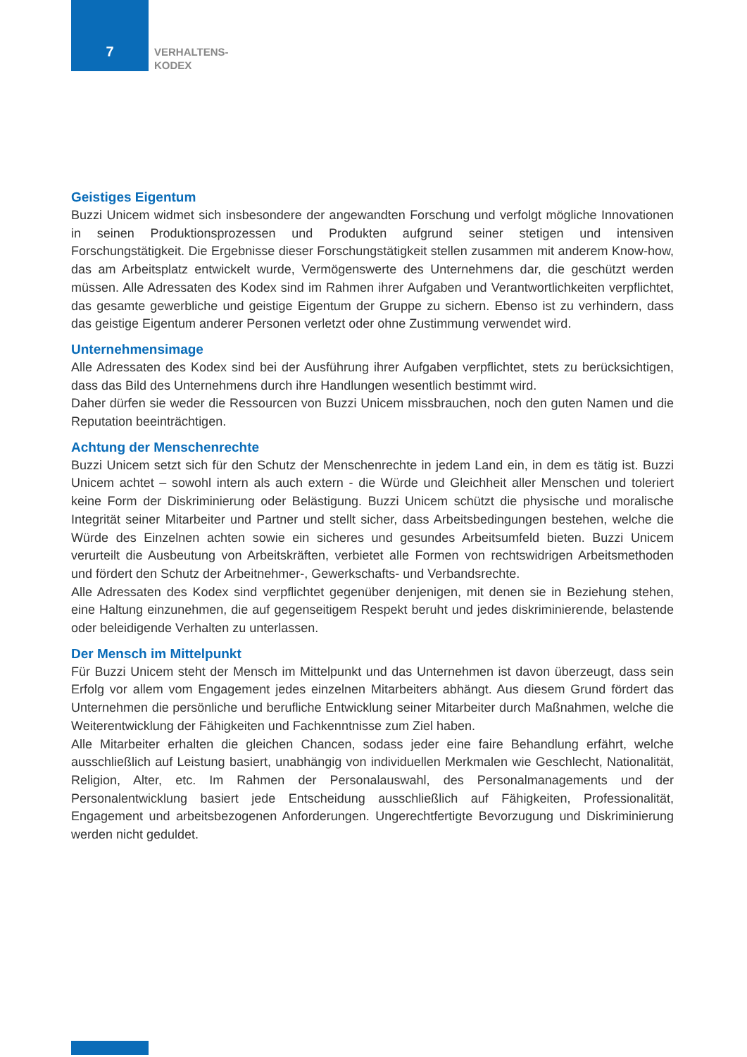7
VERHALTENS-
KODEX
Geistiges Eigentum
Buzzi Unicem widmet sich insbesondere der angewandten Forschung und verfolgt mögliche Innovationen in seinen Produktionsprozessen und Produkten aufgrund seiner stetigen und intensiven Forschungstätigkeit. Die Ergebnisse dieser Forschungstätigkeit stellen zusammen mit anderem Know-how, das am Arbeitsplatz entwickelt wurde, Vermögenswerte des Unternehmens dar, die geschützt werden müssen. Alle Adressaten des Kodex sind im Rahmen ihrer Aufgaben und Verantwortlichkeiten verpflichtet, das gesamte gewerbliche und geistige Eigentum der Gruppe zu sichern. Ebenso ist zu verhindern, dass das geistige Eigentum anderer Personen verletzt oder ohne Zustimmung verwendet wird.
Unternehmensimage
Alle Adressaten des Kodex sind bei der Ausführung ihrer Aufgaben verpflichtet, stets zu berücksichtigen, dass das Bild des Unternehmens durch ihre Handlungen wesentlich bestimmt wird.
Daher dürfen sie weder die Ressourcen von Buzzi Unicem missbrauchen, noch den guten Namen und die Reputation beeinträchtigen.
Achtung der Menschenrechte
Buzzi Unicem setzt sich für den Schutz der Menschenrechte in jedem Land ein, in dem es tätig ist. Buzzi Unicem achtet – sowohl intern als auch extern - die Würde und Gleichheit aller Menschen und toleriert keine Form der Diskriminierung oder Belästigung. Buzzi Unicem schützt die physische und moralische Integrität seiner Mitarbeiter und Partner und stellt sicher, dass Arbeitsbedingungen bestehen, welche die Würde des Einzelnen achten sowie ein sicheres und gesundes Arbeitsumfeld bieten. Buzzi Unicem verurteilt die Ausbeutung von Arbeitskräften, verbietet alle Formen von rechtswidrigen Arbeitsmethoden und fördert den Schutz der Arbeitnehmer-, Gewerkschafts- und Verbandsrechte.
Alle Adressaten des Kodex sind verpflichtet gegenüber denjenigen, mit denen sie in Beziehung stehen, eine Haltung einzunehmen, die auf gegenseitigem Respekt beruht und jedes diskriminierende, belastende oder beleidigende Verhalten zu unterlassen.
Der Mensch im Mittelpunkt
Für Buzzi Unicem steht der Mensch im Mittelpunkt und das Unternehmen ist davon überzeugt, dass sein Erfolg vor allem vom Engagement jedes einzelnen Mitarbeiters abhängt. Aus diesem Grund fördert das Unternehmen die persönliche und berufliche Entwicklung seiner Mitarbeiter durch Maßnahmen, welche die Weiterentwicklung der Fähigkeiten und Fachkenntnisse zum Ziel haben.
Alle Mitarbeiter erhalten die gleichen Chancen, sodass jeder eine faire Behandlung erfährt, welche ausschließlich auf Leistung basiert, unabhängig von individuellen Merkmalen wie Geschlecht, Nationalität, Religion, Alter, etc. Im Rahmen der Personalauswahl, des Personalmanagements und der Personalentwicklung basiert jede Entscheidung ausschließlich auf Fähigkeiten, Professionalität, Engagement und arbeitsbezogenen Anforderungen. Ungerechtfertigte Bevorzugung und Diskriminierung werden nicht geduldet.